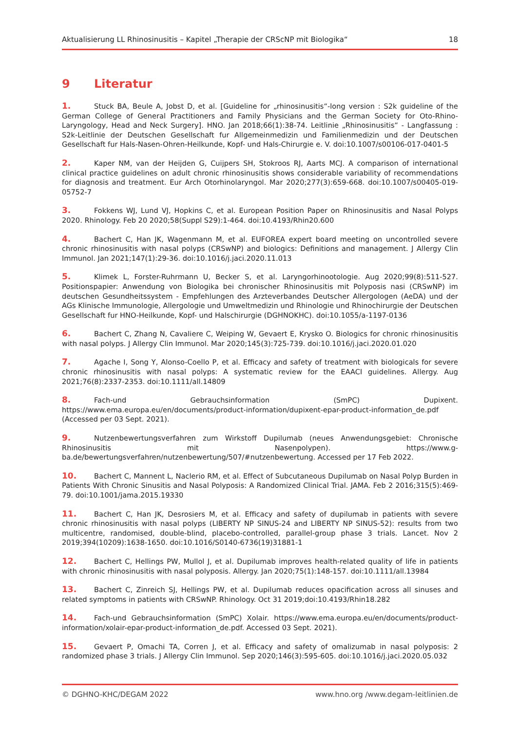Aktualisierung LL Rhinosinusitis – Kapitel „Therapie der CRScNP mit Biologika“18
9 Literatur
1. Stuck BA, Beule A, Jobst D, et al. [Guideline for „rhinosinusitis“-long version : S2k guideline of the German College of General Practitioners and Family Physicians and the German Society for Oto-Rhino-Laryngology, Head and Neck Surgery]. HNO. Jan 2018;66(1):38-74. Leitlinie „Rhinosinusitis“ - Langfassung : S2k-Leitlinie der Deutschen Gesellschaft fur Allgemeinmedizin und Familienmedizin und der Deutschen Gesellschaft fur Hals-Nasen-Ohren-Heilkunde, Kopf- und Hals-Chirurgie e. V. doi:10.1007/s00106-017-0401-5
2. Kaper NM, van der Heijden G, Cuijpers SH, Stokroos RJ, Aarts MCJ. A comparison of international clinical practice guidelines on adult chronic rhinosinusitis shows considerable variability of recommendations for diagnosis and treatment. Eur Arch Otorhinolaryngol. Mar 2020;277(3):659-668. doi:10.1007/s00405-019-05752-7
3. Fokkens WJ, Lund VJ, Hopkins C, et al. European Position Paper on Rhinosinusitis and Nasal Polyps 2020. Rhinology. Feb 20 2020;58(Suppl S29):1-464. doi:10.4193/Rhin20.600
4. Bachert C, Han JK, Wagenmann M, et al. EUFOREA expert board meeting on uncontrolled severe chronic rhinosinusitis with nasal polyps (CRSwNP) and biologics: Definitions and management. J Allergy Clin Immunol. Jan 2021;147(1):29-36. doi:10.1016/j.jaci.2020.11.013
5. Klimek L, Forster-Ruhrmann U, Becker S, et al. Laryngorhinootologie. Aug 2020;99(8):511-527. Positionspapier: Anwendung von Biologika bei chronischer Rhinosinusitis mit Polyposis nasi (CRSwNP) im deutschen Gesundheitssystem - Empfehlungen des Arzteverbandes Deutscher Allergologen (AeDA) und der AGs Klinische Immunologie, Allergologie und Umweltmedizin und Rhinologie und Rhinochirurgie der Deutschen Gesellschaft fur HNO-Heilkunde, Kopf- und Halschirurgie (DGHNOKHC). doi:10.1055/a-1197-0136
6. Bachert C, Zhang N, Cavaliere C, Weiping W, Gevaert E, Krysko O. Biologics for chronic rhinosinusitis with nasal polyps. J Allergy Clin Immunol. Mar 2020;145(3):725-739. doi:10.1016/j.jaci.2020.01.020
7. Agache I, Song Y, Alonso-Coello P, et al. Efficacy and safety of treatment with biologicals for severe chronic rhinosinusitis with nasal polyps: A systematic review for the EAACI guidelines. Allergy. Aug 2021;76(8):2337-2353. doi:10.1111/all.14809
8. Fach-und Gebrauchsinformation (SmPC) Dupixent. https://www.ema.europa.eu/en/documents/product-information/dupixent-epar-product-information_de.pdf (Accessed per 03 Sept. 2021).
9. Nutzenbewertungsverfahren zum Wirkstoff Dupilumab (neues Anwendungsgebiet: Chronische Rhinosinusitis mit Nasenpolypen). https://www.g-ba.de/bewertungsverfahren/nutzenbewertung/507/#nutzenbewertung. Accessed per 17 Feb 2022.
10. Bachert C, Mannent L, Naclerio RM, et al. Effect of Subcutaneous Dupilumab on Nasal Polyp Burden in Patients With Chronic Sinusitis and Nasal Polyposis: A Randomized Clinical Trial. JAMA. Feb 2 2016;315(5):469-79. doi:10.1001/jama.2015.19330
11. Bachert C, Han JK, Desrosiers M, et al. Efficacy and safety of dupilumab in patients with severe chronic rhinosinusitis with nasal polyps (LIBERTY NP SINUS-24 and LIBERTY NP SINUS-52): results from two multicentre, randomised, double-blind, placebo-controlled, parallel-group phase 3 trials. Lancet. Nov 2 2019;394(10209):1638-1650. doi:10.1016/S0140-6736(19)31881-1
12. Bachert C, Hellings PW, Mullol J, et al. Dupilumab improves health-related quality of life in patients with chronic rhinosinusitis with nasal polyposis. Allergy. Jan 2020;75(1):148-157. doi:10.1111/all.13984
13. Bachert C, Zinreich SJ, Hellings PW, et al. Dupilumab reduces opacification across all sinuses and related symptoms in patients with CRSwNP. Rhinology. Oct 31 2019;doi:10.4193/Rhin18.282
14. Fach-und Gebrauchsinformation (SmPC) Xolair. https://www.ema.europa.eu/en/documents/product-information/xolair-epar-product-information_de.pdf. Accessed 03 Sept. 2021).
15. Gevaert P, Omachi TA, Corren J, et al. Efficacy and safety of omalizumab in nasal polyposis: 2 randomized phase 3 trials. J Allergy Clin Immunol. Sep 2020;146(3):595-605. doi:10.1016/j.jaci.2020.05.032
© DGHNO-KHC/DEGAM 2022 www.hno.org /www.degam-leitlinien.de